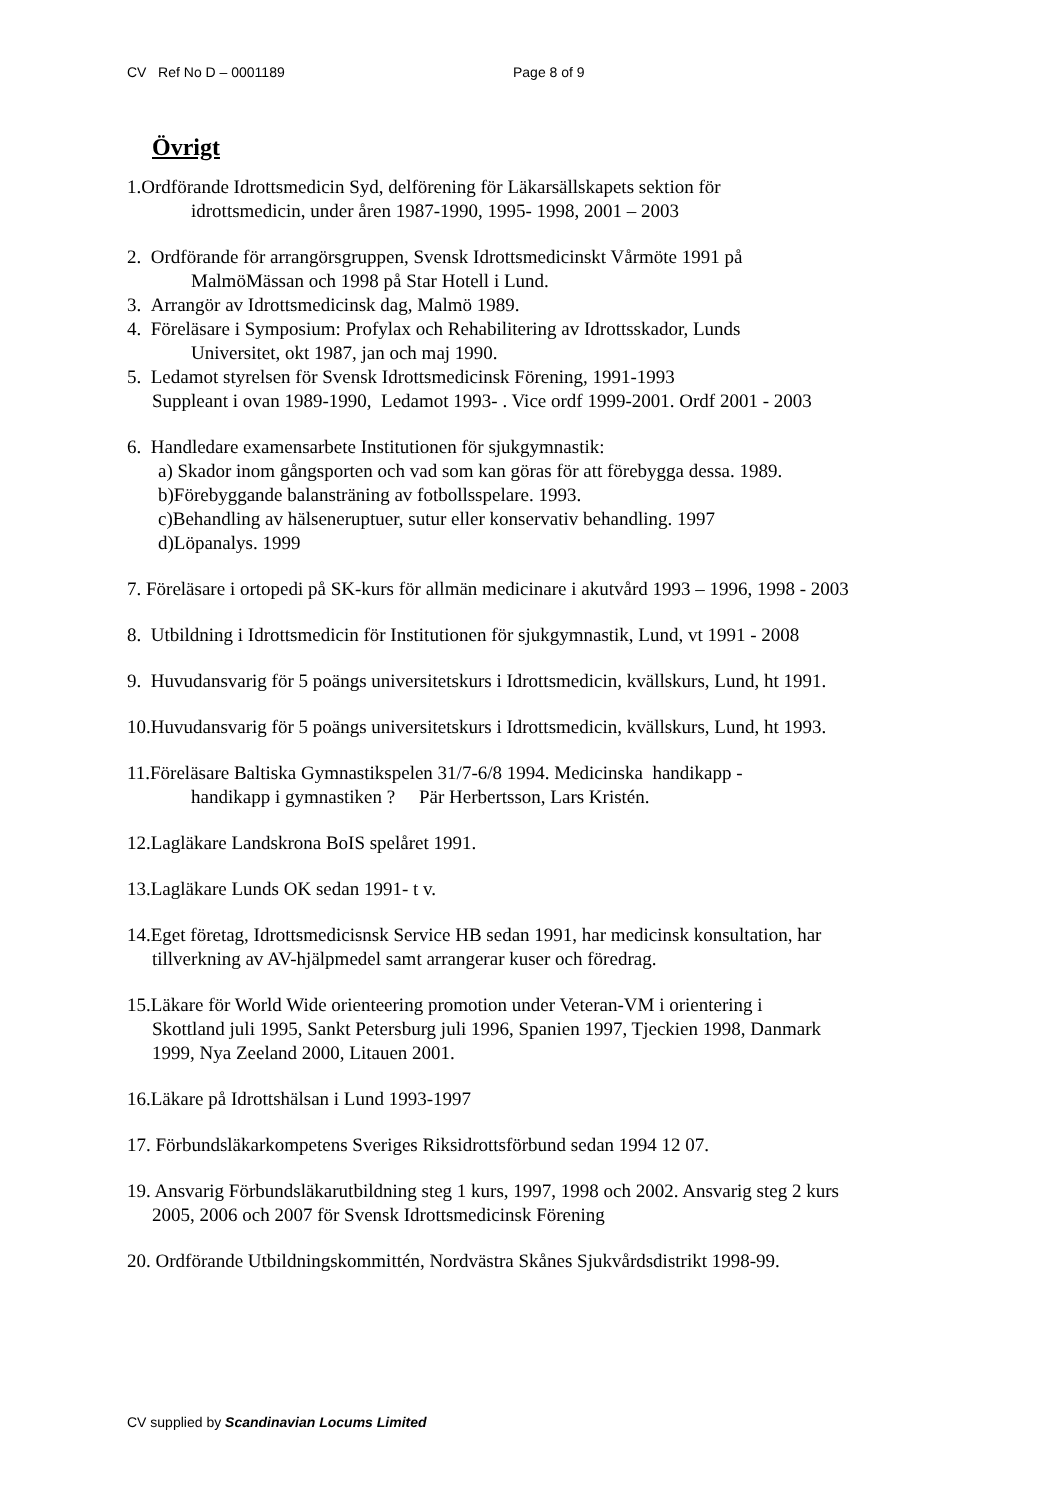CV Ref No D – 0001189 Page 8 of 9
Övrigt
1.Ordförande Idrottsmedicin Syd, delförening för Läkarsällskapets sektion för
idrottsmedicin, under åren 1987-1990, 1995- 1998, 2001 – 2003
2. Ordförande för arrangörsgruppen, Svensk Idrottsmedicinskt Vårmöte 1991 på
MalmöMässan och 1998 på Star Hotell i Lund.
3. Arrangör av Idrottsmedicinsk dag, Malmö 1989.
4. Föreläsare i Symposium: Profylax och Rehabilitering av Idrottsskador, Lunds
Universitet, okt 1987, jan och maj 1990.
5. Ledamot styrelsen för Svensk Idrottsmedicinsk Förening, 1991-1993
Suppleant i ovan 1989-1990, Ledamot 1993- . Vice ordf 1999-2001. Ordf 2001 - 2003
6. Handledare examensarbete Institutionen för sjukgymnastik:
a) Skador inom gångsporten och vad som kan göras för att förebygga dessa. 1989.
b)Förebyggande balansträning av fotbollsspelare. 1993.
c)Behandling av hälseneruptuer, sutur eller konservativ behandling. 1997
d)Löpanalys. 1999
7. Föreläsare i ortopedi på SK-kurs för allmän medicinare i akutvård 1993 – 1996, 1998 - 2003
8. Utbildning i Idrottsmedicin för Institutionen för sjukgymnastik, Lund, vt 1991 - 2008
9. Huvudansvarig för 5 poängs universitetskurs i Idrottsmedicin, kvällskurs, Lund, ht 1991.
10.Huvudansvarig för 5 poängs universitetskurs i Idrottsmedicin, kvällskurs, Lund, ht 1993.
11.Föreläsare Baltiska Gymnastikspelen 31/7-6/8 1994. Medicinska handikapp -
handikapp i gymnastiken ? Pär Herbertsson, Lars Kristén.
12.Lagläkare Landskrona BoIS spelåret 1991.
13.Lagläkare Lunds OK sedan 1991- t v.
14.Eget företag, Idrottsmedicisnsk Service HB sedan 1991, har medicinsk konsultation, har
tillverkning av AV-hjälpmedel samt arrangerar kuser och föredrag.
15.Läkare för World Wide orienteering promotion under Veteran-VM i orientering i
Skottland juli 1995, Sankt Petersburg juli 1996, Spanien 1997, Tjeckien 1998, Danmark
1999, Nya Zeeland 2000, Litauen 2001.
16.Läkare på Idrottshälsan i Lund 1993-1997
17. Förbundsläkarkompetens Sveriges Riksidrottsförbund sedan 1994 12 07.
19. Ansvarig Förbundsläkarutbildning steg 1 kurs, 1997, 1998 och 2002. Ansvarig steg 2 kurs
2005, 2006 och 2007 för Svensk Idrottsmedicinsk Förening
20. Ordförande Utbildningskommittén, Nordvästra Skånes Sjukvårdsdistrikt 1998-99.
CV supplied by Scandinavian Locums Limited